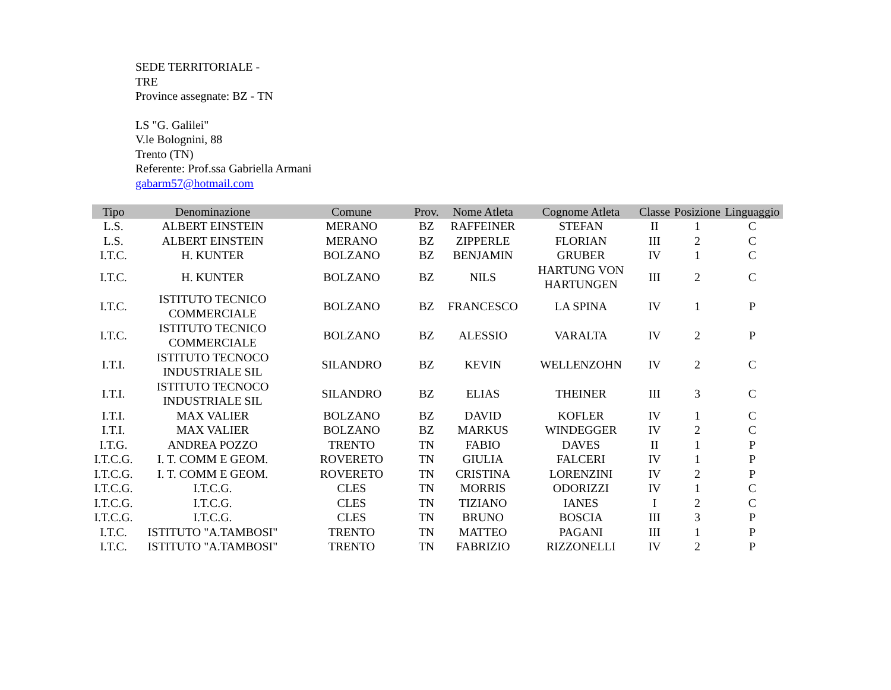SEDE TERRITORIALE -
TRE
Province assegnate: BZ - TN
LS "G. Galilei"
V.le Bolognini, 88
Trento (TN)
Referente: Prof.ssa Gabriella Armani
gabarm57@hotmail.com
| Tipo | Denominazione | Comune | Prov. | Nome Atleta | Cognome Atleta | Classe | Posizione | Linguaggio |
| --- | --- | --- | --- | --- | --- | --- | --- | --- |
| L.S. | ALBERT EINSTEIN | MERANO | BZ | RAFFEINER | STEFAN | II | 1 | C |
| L.S. | ALBERT EINSTEIN | MERANO | BZ | ZIPPERLE | FLORIAN | III | 2 | C |
| I.T.C. | H. KUNTER | BOLZANO | BZ | BENJAMIN | GRUBER | IV | 1 | C |
| I.T.C. | H. KUNTER | BOLZANO | BZ | NILS | HARTUNG VON HARTUNGEN | III | 2 | C |
| I.T.C. | ISTITUTO TECNICO COMMERCIALE | BOLZANO | BZ | FRANCESCO | LA SPINA | IV | 1 | P |
| I.T.C. | ISTITUTO TECNICO COMMERCIALE | BOLZANO | BZ | ALESSIO | VARALTA | IV | 2 | P |
| I.T.I. | ISTITUTO TECNOCO INDUSTRIALE SIL | SILANDRO | BZ | KEVIN | WELLENZOHN | IV | 2 | C |
| I.T.I. | ISTITUTO TECNOCO INDUSTRIALE SIL | SILANDRO | BZ | ELIAS | THEINER | III | 3 | C |
| I.T.I. | MAX VALIER | BOLZANO | BZ | DAVID | KOFLER | IV | 1 | C |
| I.T.I. | MAX VALIER | BOLZANO | BZ | MARKUS | WINDEGGER | IV | 2 | C |
| I.T.G. | ANDREA POZZO | TRENTO | TN | FABIO | DAVES | II | 1 | P |
| I.T.C.G. | I. T. COMM E GEOM. | ROVERETO | TN | GIULIA | FALCERI | IV | 1 | P |
| I.T.C.G. | I. T. COMM E GEOM. | ROVERETO | TN | CRISTINA | LORENZINI | IV | 2 | P |
| I.T.C.G. | I.T.C.G. | CLES | TN | MORRIS | ODORIZZI | IV | 1 | C |
| I.T.C.G. | I.T.C.G. | CLES | TN | TIZIANO | IANES | I | 2 | C |
| I.T.C.G. | I.T.C.G. | CLES | TN | BRUNO | BOSCIA | III | 3 | P |
| I.T.C. | ISTITUTO "A.TAMBOSI" | TRENTO | TN | MATTEO | PAGANI | III | 1 | P |
| I.T.C. | ISTITUTO "A.TAMBOSI" | TRENTO | TN | FABRIZIO | RIZZONELLI | IV | 2 | P |